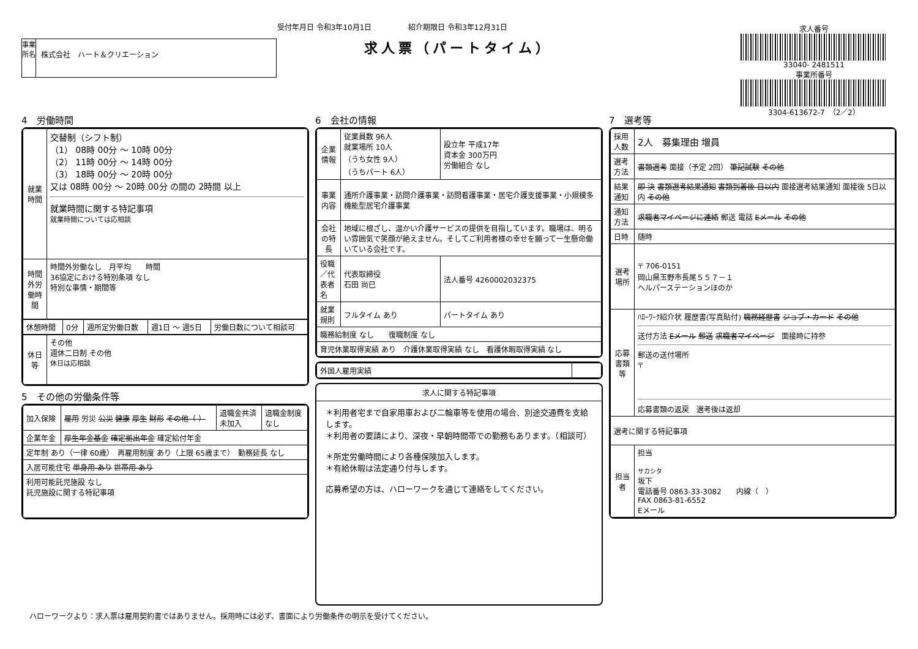受付年月日 令和3年10月1日　　　　　紹介期限日 令和3年12月31日
事業所名
株式会社　ハート＆クリエーション
求人票（パートタイム）
求人番号
33040- 2481511
事業所番号
3304-613672-7　（2／2）
4　労働時間
| 就業時間 | 交替制（シフト制） （1） 08時 00分 ～ 10時 00分 （2） 11時 00分 ～ 14時 00分 （3） 18時 00分 ～ 20時 00分 又は 08時 00分 ～ 20時 00分 の間の 2時間 以上 就業時間に関する特記事項 就業時間については応相談 |
| 時間外労働時間 | 時間外労働なし 月平均 時間 36協定における特別条項 なし 特別な事情・期間等 |
| 休憩時間 | 0分 | 週所定労働日数 | 週1日 ～ 週5日 | 労働日数について相談可 |
| 休日等 | その他 週休二日制 その他 休日は応相談 |
5　その他の労働条件等
| 加入保険 | 雇用 労災 公災 健康 厚生 財形 その他（ ） | 退職金共済 未加入 | 退職金制度 なし |
| 企業年金 | 厚生年金基金 確定拠出年金 確定給付年金 | | |
| 定年制 あり（一律 60歳） 再雇用制度 あり（上限 65歳まで） 勤務延長 なし | | | |
| 入居可能住宅 単身用 あり 世帯用 あり | | | |
| 利用可能託児施設 なし 託児施設に関する特記事項 | | | |
6　会社の情報
| 企業情報 | 従業員数 96人 就業場所 10人 （うち女性 9人） （うちパート 6人） | 設立年 平成17年 資本金 300万円 労働組合 なし |
| 事業内容 | 通所介護事業・訪問介護事業・訪問看護事業・居宅介護支援事業・小規模多機能型居宅介護事業 | |
| 会社の特長 | 地域に根ざし、温かい介護サービスの提供を目指しています。職場は、明るい雰囲気で笑顔が絶えません。そしてご利用者様の幸せを願って一生懸命働いている会社です。 | |
| 役職／代表者名 | 代表取締役 石田 尚巳 | 法人番号 4260002032375 |
| 就業規則 | フルタイム あり | パートタイム あり |
| 職務給制度 なし 復職制度 なし | | |
| 育児休業取得実績 あり 介護休業取得実績 なし 看護休暇取得実績 なし | | |
| 外国人雇用実績 | |
求人に関する特記事項
＊利用者宅まで自家用車および二輪車等を使用の場合、別途交通費を支給します。
＊利用者の要請により、深夜・早朝時間帯での勤務もあります。（相談可）
＊所定労働時間により各種保険加入します。
＊有給休暇は法定通り付与します。
応募希望の方は、ハローワークを通じて連絡をしてください。
7　選考等
| 採用人数 | 2人 募集理由 増員 |
| 選考方法 | 書類選考 面接（予定 2回） 筆記試験 その他 |
| 結果通知 | 即 決 書類選考結果通知 書類到着後 日以内 面接選考結果通知 面接後 5日以内 その他 |
| 通知方法 | 求職者マイページに連絡 郵送 電話 Eメール その他 |
| 日時 | 随時 |
| 選考場所 | 〒 706-0151 岡山県玉野市長尾５５７－１ ヘルパーステーションほのか |
| 応募書類等 | ﾊﾛｰﾜｰｸ紹介状 履歴書(写真貼付) 職務経歴書 ジョブ・カード その他 送付方法 Eメール 郵送 求職者マイページ 面接時に持参 郵送の送付場所 〒 応募書類の返戻 選考後は返却 |
| 選考に関する特記事項 | |
| 担当者 | 担当 サカシタ 坂下 電話番号 0863-33-3082 内線（ ） FAX 0863-81-6552 Eメール |
ハローワークより：求人票は雇用契約書ではありません。採用時には必ず、書面により労働条件の明示を受けてください。